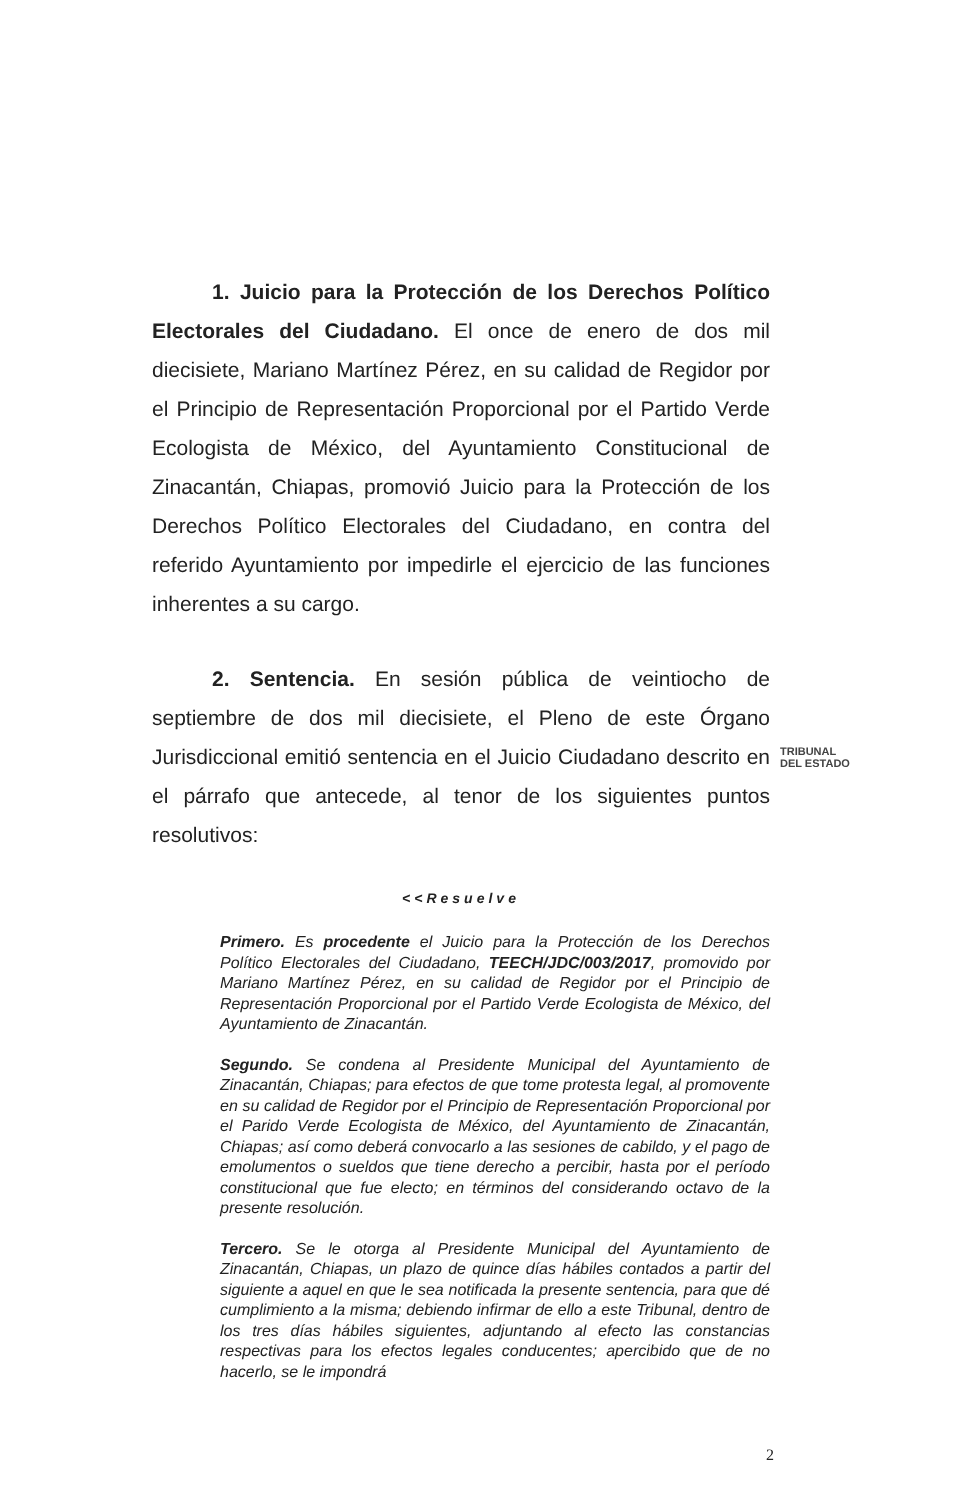1. Juicio para la Protección de los Derechos Político Electorales del Ciudadano. El once de enero de dos mil diecisiete, Mariano Martínez Pérez, en su calidad de Regidor por el Principio de Representación Proporcional por el Partido Verde Ecologista de México, del Ayuntamiento Constitucional de Zinacantán, Chiapas, promovió Juicio para la Protección de los Derechos Político Electorales del Ciudadano, en contra del referido Ayuntamiento por impedirle el ejercicio de las funciones inherentes a su cargo.
2. Sentencia. En sesión pública de veintiocho de septiembre de dos mil diecisiete, el Pleno de este Órgano Jurisdiccional emitió sentencia en el Juicio Ciudadano descrito en el párrafo que antecede, al tenor de los siguientes puntos resolutivos:
<<Resuelve
Primero. Es procedente el Juicio para la Protección de los Derechos Político Electorales del Ciudadano, TEECH/JDC/003/2017, promovido por Mariano Martínez Pérez, en su calidad de Regidor por el Principio de Representación Proporcional por el Partido Verde Ecologista de México, del Ayuntamiento de Zinacantán.
Segundo. Se condena al Presidente Municipal del Ayuntamiento de Zinacantán, Chiapas; para efectos de que tome protesta legal, al promovente en su calidad de Regidor por el Principio de Representación Proporcional por el Parido Verde Ecologista de México, del Ayuntamiento de Zinacantán, Chiapas; así como deberá convocarlo a las sesiones de cabildo, y el pago de emolumentos o sueldos que tiene derecho a percibir, hasta por el período constitucional que fue electo; en términos del considerando octavo de la presente resolución.
Tercero. Se le otorga al Presidente Municipal del Ayuntamiento de Zinacantán, Chiapas, un plazo de quince días hábiles contados a partir del siguiente a aquel en que le sea notificada la presente sentencia, para que dé cumplimiento a la misma; debiendo infirmar de ello a este Tribunal, dentro de los tres días hábiles siguientes, adjuntando al efecto las constancias respectivas para los efectos legales conducentes; apercibido que de no hacerlo, se le impondrá
TRIBUNAL
DEL ESTADO
2